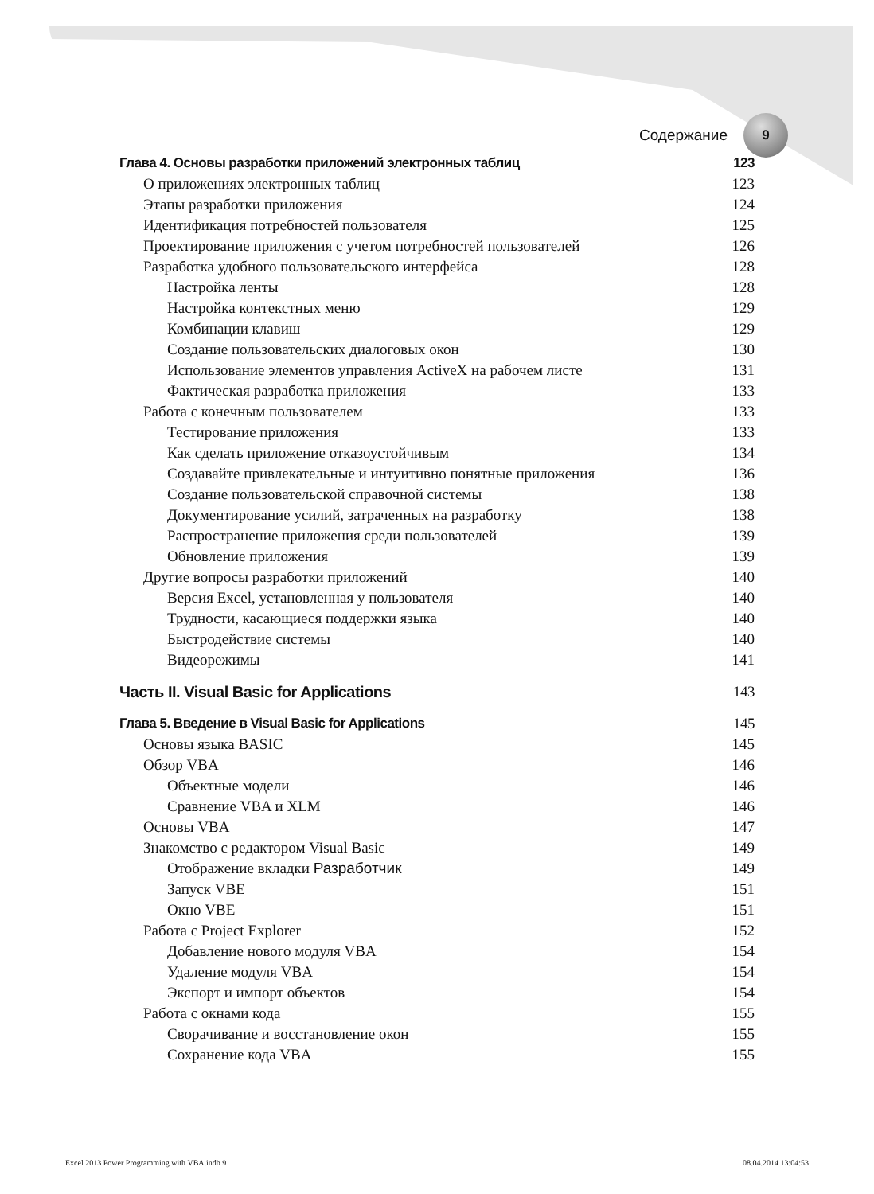Содержание
9
Глава 4. Основы разработки приложений электронных таблиц 123
О приложениях электронных таблиц 123
Этапы разработки приложения 124
Идентификация потребностей пользователя 125
Проектирование приложения с учетом потребностей пользователей 126
Разработка удобного пользовательского интерфейса 128
Настройка ленты 128
Настройка контекстных меню 129
Комбинации клавиш 129
Создание пользовательских диалоговых окон 130
Использование элементов управления ActiveX на рабочем листе 131
Фактическая разработка приложения 133
Работа с конечным пользователем 133
Тестирование приложения 133
Как сделать приложение отказоустойчивым 134
Создавайте привлекательные и интуитивно понятные приложения 136
Создание пользовательской справочной системы 138
Документирование усилий, затраченных на разработку 138
Распространение приложения среди пользователей 139
Обновление приложения 139
Другие вопросы разработки приложений 140
Версия Excel, установленная у пользователя 140
Трудности, касающиеся поддержки языка 140
Быстродействие системы 140
Видеорежимы 141
Часть II. Visual Basic for Applications 143
Глава 5. Введение в Visual Basic for Applications 145
Основы языка BASIC 145
Обзор VBA 146
Объектные модели 146
Сравнение VBA и XLM 146
Основы VBA 147
Знакомство с редактором Visual Basic 149
Отображение вкладки Разработчик 149
Запуск VBE 151
Окно VBE 151
Работа с Project Explorer 152
Добавление нового модуля VBA 154
Удаление модуля VBA 154
Экспорт и импорт объектов 154
Работа с окнами кода 155
Сворачивание и восстановление окон 155
Сохранение кода VBA 155
Excel 2013 Power Programming with VBA.indb 9 08.04.2014 13:04:53